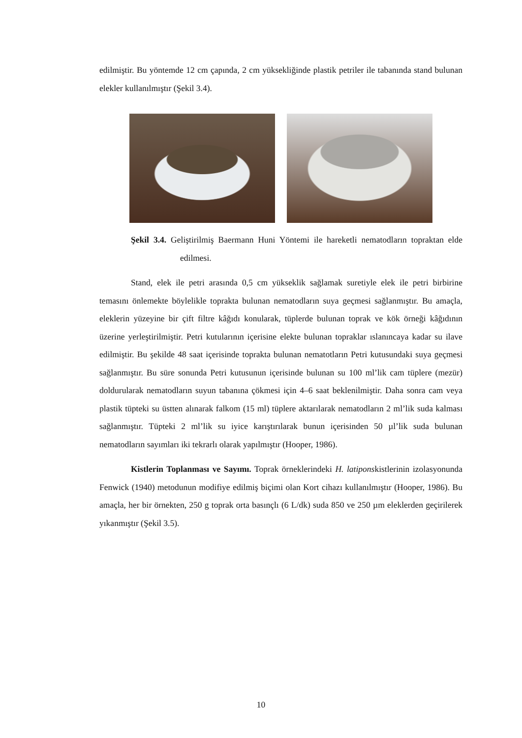edilmiştir. Bu yöntemde 12 cm çapında, 2 cm yüksekliğinde plastik petriler ile tabanında stand bulunan elekler kullanılmıştır (Şekil 3.4).
Şekil 3.4. Geliştirilmiş Baermann Huni Yöntemi ile hareketli nematodların topraktan elde edilmesi.
Stand, elek ile petri arasında 0,5 cm yükseklik sağlamak suretiyle elek ile petri birbirine temasını önlemekte böylelikle toprakta bulunan nematodların suya geçmesi sağlanmıştır. Bu amaçla, eleklerin yüzeyine bir çift filtre kâğıdı konularak, tüplerde bulunan toprak ve kök örneği kâğıdının üzerine yerleştirilmiştir. Petri kutularının içerisine elekte bulunan topraklar ıslanıncaya kadar su ilave edilmiştir. Bu şekilde 48 saat içerisinde toprakta bulunan nematotların Petri kutusundaki suya geçmesi sağlanmıştır. Bu süre sonunda Petri kutusunun içerisinde bulunan su 100 ml’lik cam tüplere (mezür) doldurularak nematodların suyun tabanına çökmesi için 4–6 saat beklenilmiştir. Daha sonra cam veya plastik tüpteki su üstten alınarak falkom (15 ml) tüplere aktarılarak nematodların 2 ml’lik suda kalması sağlanmıştır. Tüpteki 2 ml’lik su iyice karıştırılarak bunun içerisinden 50 µl’lik suda bulunan nematodların sayımları iki tekrarlı olarak yapılmıştır (Hooper, 1986).
Kistlerin Toplanması ve Sayımı. Toprak örneklerindeki H. latiponskistlerinin izolasyonunda Fenwick (1940) metodunun modifiye edilmiş biçimi olan Kort cihazı kullanılmıştır (Hooper, 1986). Bu amaçla, her bir örnekten, 250 g toprak orta basınçlı (6 L/dk) suda 850 ve 250 µm eleklerden geçirilerek yıkanmıştır (Şekil 3.5).
10